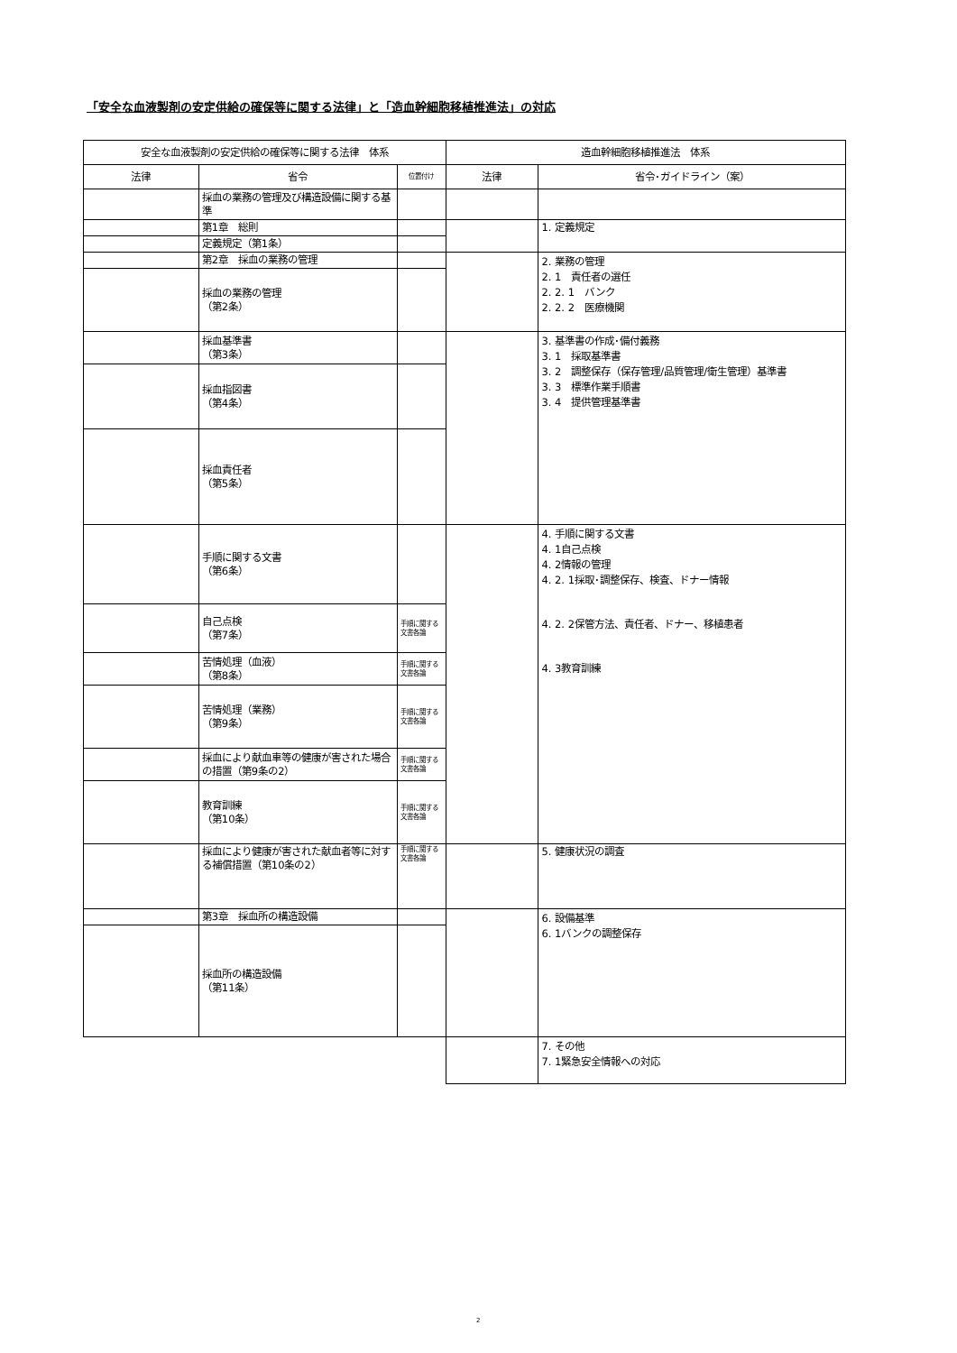「安全な血液製剤の安定供給の確保等に関する法律」と「造血幹細胞移植推進法」の対応
| 安全な血液製剤の安定供給の確保等に関する法律 体系 | | | 造血幹細胞移植推進法 体系 | |
| --- | --- | --- | --- | --- |
| 法律 | 省令 | 位置付け | 法律 | 省令･ガイドライン（案） |
| | 採血の業務の管理及び構造設備に関する基準 | | | |
| | 第1章 総則 | | | 1. 定義規定 |
| | 定義規定（第1条） | | | |
| | 第2章 採血の業務の管理 | | | 2. 業務の管理 2. 1 責任者の選任 2. 2. 1 バンク 2. 2. 2 医療機関 |
| | 採血の業務の管理 （第2条） | | | |
| | 採血基準書 （第3条） | | | 3. 基準書の作成･備付義務 3. 1 採取基準書 3. 2 調整保存（保存管理/品質管理/衛生管理）基準書 3. 3 標準作業手順書 3. 4 提供管理基準書 |
| | 採血指図書 （第4条） | | | |
| | 採血責任者 （第5条） | | | |
| | 手順に関する文書 （第6条） | | | 4. 手順に関する文書 4. 1自己点検 4. 2情報の管理 4. 2. 1採取･調整保存、検査、ドナー情報 4. 2. 2保管方法、責任者、ドナー、移植患者 4. 3教育訓練 |
| | 自己点検 （第7条） | 手順に関する文書各論 | | |
| | 苦情処理（血液） （第8条） | 手順に関する文書各論 | | |
| | 苦情処理（業務） （第9条） | 手順に関する文書各論 | | |
| | 採血により献血車等の健康が害された場合の措置（第9条の2） | 手順に関する文書各論 | | |
| | 教育訓練 （第10条） | 手順に関する文書各論 | | |
| | 採血により健康が害された献血者等に対する補償措置（第10条の2） | 手順に関する文書各論 | | 5. 健康状況の調査 |
| | 第3章 採血所の構造設備 | | | 6. 設備基準 6. 1バンクの調整保存 |
| | 採血所の構造設備 （第11条） | | | |
| | | | | 7. その他 7. 1緊急安全情報への対応 |
2